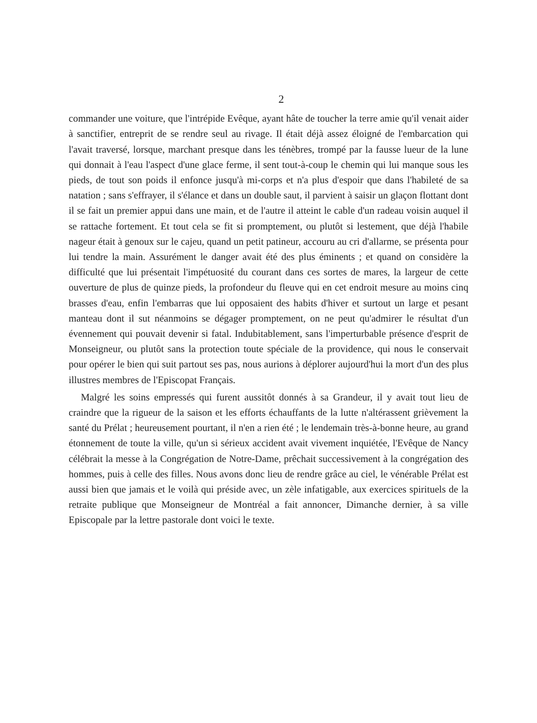2
commander une voiture, que l'intrépide Evêque, ayant hâte de toucher la terre amie qu'il venait aider à sanctifier, entreprit de se rendre seul au rivage. Il était déjà assez éloigné de l'embarcation qui l'avait traversé, lorsque, marchant presque dans les ténèbres, trompé par la fausse lueur de la lune qui donnait à l'eau l'aspect d'une glace ferme, il sent tout-à-coup le chemin qui lui manque sous les pieds, de tout son poids il enfonce jusqu'à mi-corps et n'a plus d'espoir que dans l'habileté de sa natation ; sans s'effrayer, il s'élance et dans un double saut, il parvient à saisir un glaçon flottant dont il se fait un premier appui dans une main, et de l'autre il atteint le cable d'un radeau voisin auquel il se rattache fortement. Et tout cela se fit si promptement, ou plutôt si lestement, que déjà l'habile nageur était à genoux sur le cajeu, quand un petit patineur, accouru au cri d'allarme, se présenta pour lui tendre la main. Assurément le danger avait été des plus éminents ; et quand on considère la difficulté que lui présentait l'impétuosité du courant dans ces sortes de mares, la largeur de cette ouverture de plus de quinze pieds, la profondeur du fleuve qui en cet endroit mesure au moins cinq brasses d'eau, enfin l'embarras que lui opposaient des habits d'hiver et surtout un large et pesant manteau dont il sut néanmoins se dégager promptement, on ne peut qu'admirer le résultat d'un évennement qui pouvait devenir si fatal. Indubitablement, sans l'imperturbable présence d'esprit de Monseigneur, ou plutôt sans la protection toute spéciale de la providence, qui nous le conservait pour opérer le bien qui suit partout ses pas, nous aurions à déplorer aujourd'hui la mort d'un des plus illustres membres de l'Episcopat Français.
Malgré les soins empressés qui furent aussitôt donnés à sa Grandeur, il y avait tout lieu de craindre que la rigueur de la saison et les efforts échauffants de la lutte n'altérassent grièvement la santé du Prélat ; heureusement pourtant, il n'en a rien été ; le lendemain très-à-bonne heure, au grand étonnement de toute la ville, qu'un si sérieux accident avait vivement inquiétée, l'Evêque de Nancy célébrait la messe à la Congrégation de Notre-Dame, prêchait successivement à la congrégation des hommes, puis à celle des filles. Nous avons donc lieu de rendre grâce au ciel, le vénérable Prélat est aussi bien que jamais et le voilà qui préside avec, un zèle infatigable, aux exercices spirituels de la retraite publique que Monseigneur de Montréal a fait annoncer, Dimanche dernier, à sa ville Episcopale par la lettre pastorale dont voici le texte.